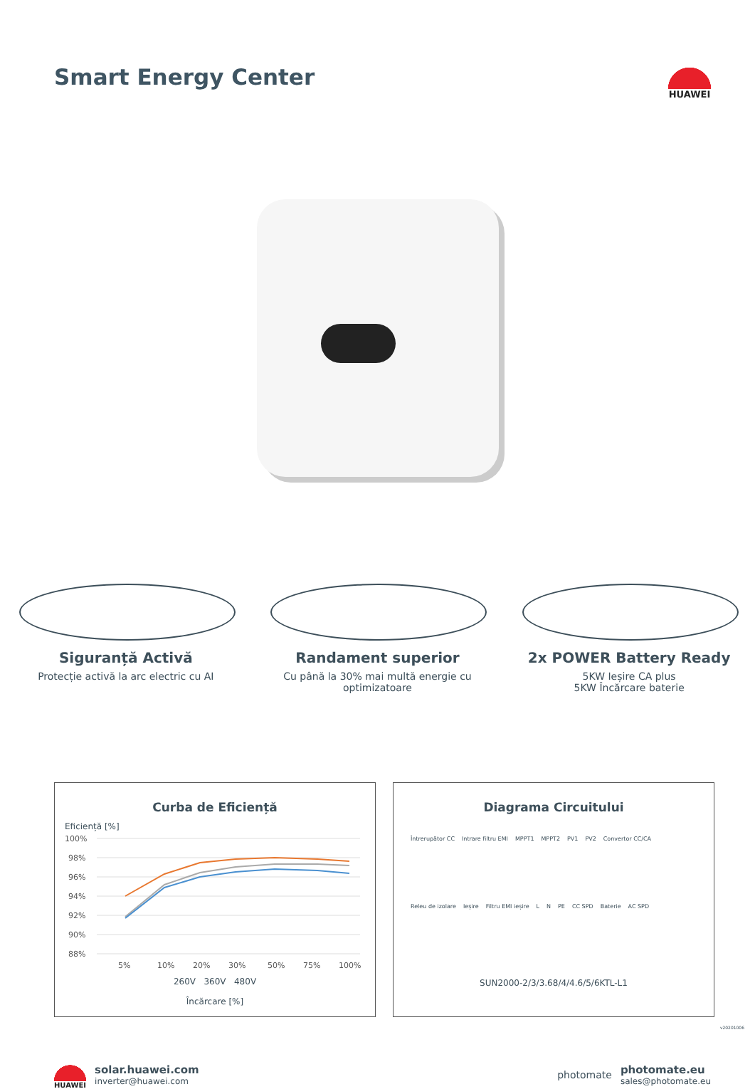Smart Energy Center
HUAWEI
Siguranță Activă
Protecție activă la arc electric cu AI
Randament superior
Cu până la 30% mai multă energie cu optimizatoare
2x POWER Battery Ready
5KW Ieșire CA plus
5KW Încărcare baterie
Curba de Eficiență
Eficiență [%]
100%
98%
96%
94%
92%
90%
88%
5%
10%
20%
30%
50%
75%
100%
260V 360V 480V
Încărcare [%]
Diagrama Circuitului
Întrerupător CC Intrare filtru EMI MPPT1 MPPT2 PV1 PV2 Convertor CC/CA Releu de izolare Ieșire Filtru EMI ieșire L N PE CC SPD Baterie AC SPD
SUN2000-2/3/3.68/4/4.6/5/6KTL-L1
HUAWEI
solar.huawei.com
inverter@huawei.com
photomate
photomate.eu
sales@photomate.eu
v20201006